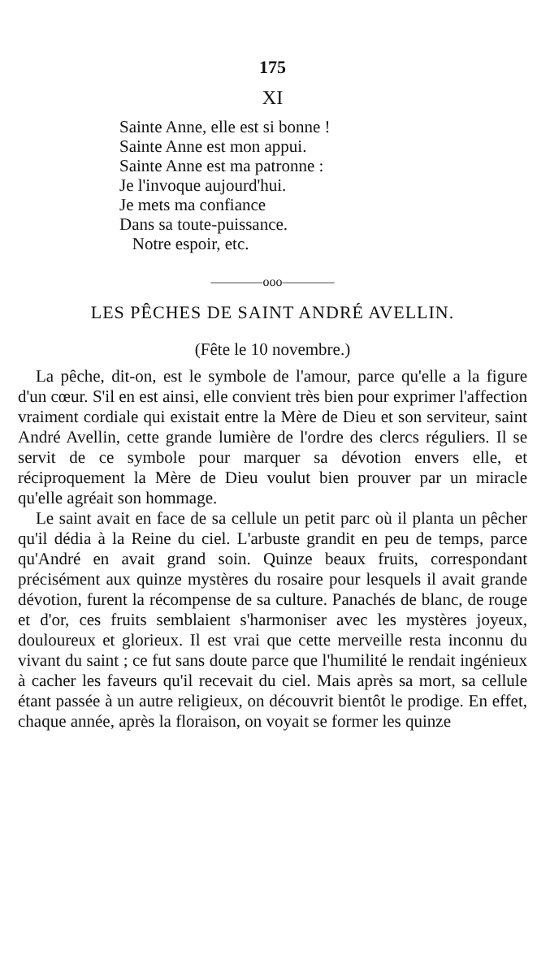175
XI
Sainte Anne, elle est si bonne !
Sainte Anne est mon appui.
Sainte Anne est ma patronne :
Je l'invoque aujourd'hui.
Je mets ma confiance
Dans sa toute-puissance.
Notre espoir, etc.
————ooo————
LES PÊCHES DE SAINT ANDRÉ AVELLIN.
(Fête le 10 novembre.)
La pêche, dit-on, est le symbole de l'amour, parce qu'elle a la figure d'un cœur. S'il en est ainsi, elle convient très bien pour exprimer l'affection vraiment cordiale qui existait entre la Mère de Dieu et son serviteur, saint André Avellin, cette grande lumière de l'ordre des clercs réguliers. Il se servit de ce symbole pour marquer sa dévotion envers elle, et réciproquement la Mère de Dieu voulut bien prouver par un miracle qu'elle agréait son hommage.
Le saint avait en face de sa cellule un petit parc où il planta un pêcher qu'il dédia à la Reine du ciel. L'arbuste grandit en peu de temps, parce qu'André en avait grand soin. Quinze beaux fruits, correspondant précisément aux quinze mystères du rosaire pour lesquels il avait grande dévotion, furent la récompense de sa culture. Panachés de blanc, de rouge et d'or, ces fruits semblaient s'harmoniser avec les mystères joyeux, douloureux et glorieux. Il est vrai que cette merveille resta inconnu du vivant du saint ; ce fut sans doute parce que l'humilité le rendait ingénieux à cacher les faveurs qu'il recevait du ciel. Mais après sa mort, sa cellule étant passée à un autre religieux, on découvrit bientôt le prodige. En effet, chaque année, après la floraison, on voyait se former les quinze